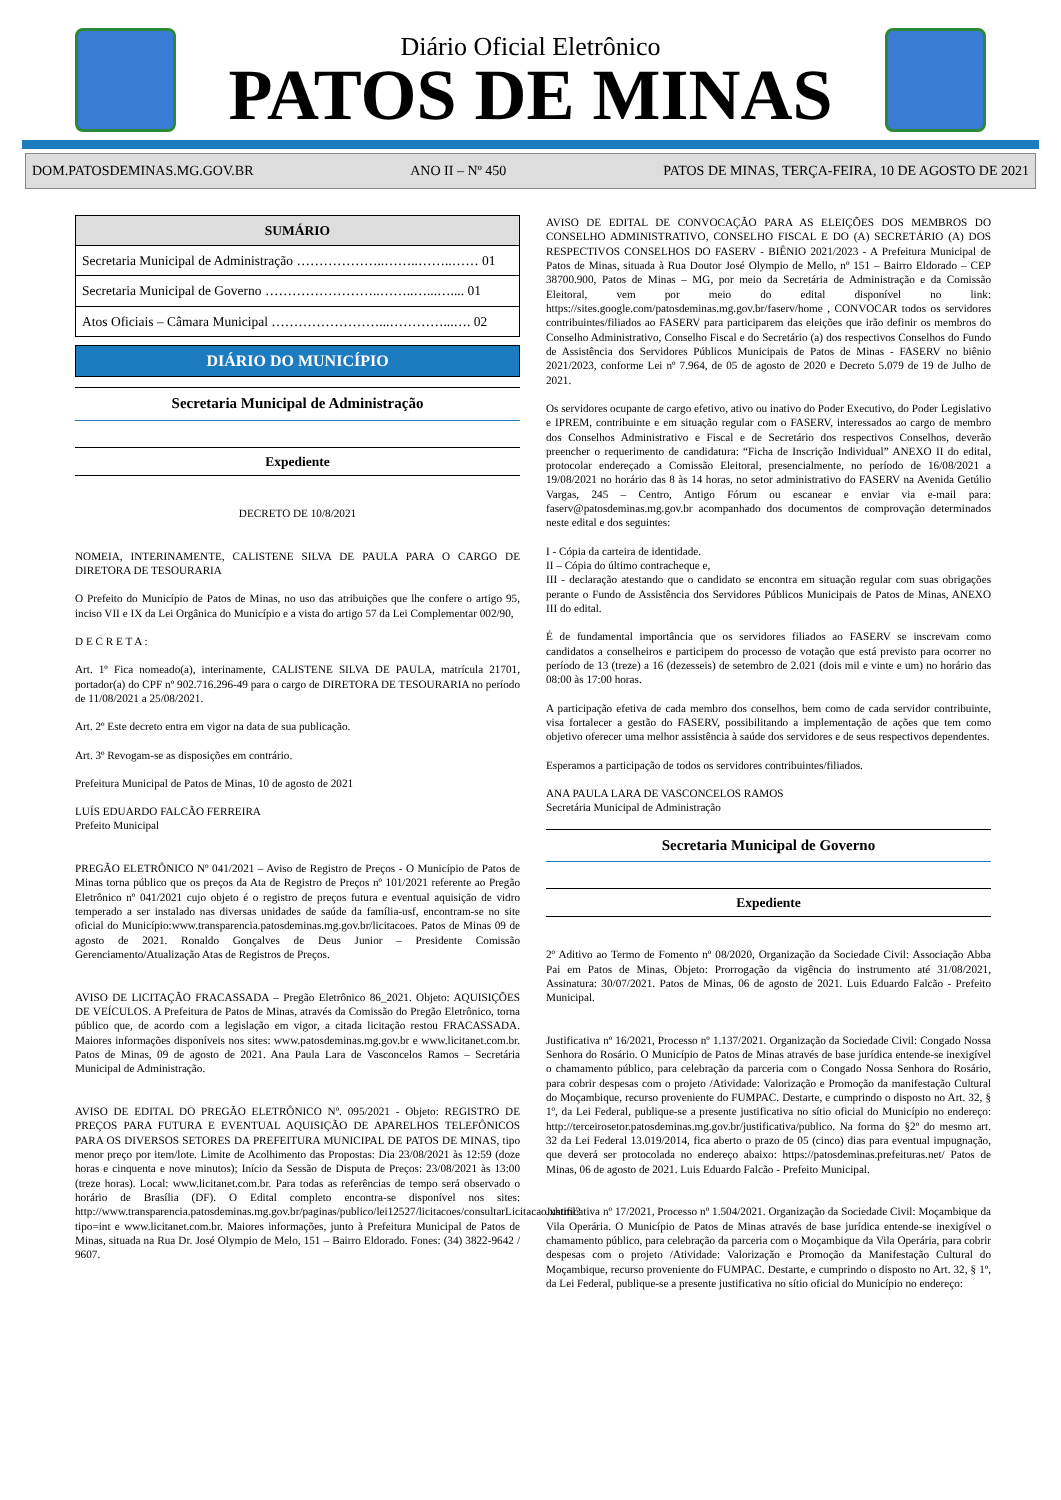Diário Oficial Eletrônico
PATOS DE MINAS
DOM.PATOSDEMINAS.MG.GOV.BR ANO II – Nº 450 PATOS DE MINAS, TERÇA-FEIRA, 10 DE AGOSTO DE 2021
SUMÁRIO
Secretaria Municipal de Administração ………………..……..……..…… 01
Secretaria Municipal de Governo ……………………..……..…...….... 01
Atos Oficiais – Câmara Municipal ……………………...…………...…. 02
DIÁRIO DO MUNICÍPIO
Secretaria Municipal de Administração
Expediente
DECRETO DE 10/8/2021
NOMEIA, INTERINAMENTE, CALISTENE SILVA DE PAULA PARA O CARGO DE DIRETORA DE TESOURARIA
O Prefeito do Município de Patos de Minas, no uso das atribuições que lhe confere o artigo 95, inciso VII e IX da Lei Orgânica do Município e a vista do artigo 57 da Lei Complementar 002/90,
D E C R E T A :
Art. 1º Fica nomeado(a), interinamente, CALISTENE SILVA DE PAULA, matrícula 21701, portador(a) do CPF nº 902.716.296-49 para o cargo de DIRETORA DE TESOURARIA no período de 11/08/2021 a 25/08/2021.
Art. 2º Este decreto entra em vigor na data de sua publicação.
Art. 3º Revogam-se as disposições em contrário.
Prefeitura Municipal de Patos de Minas, 10 de agosto de 2021
LUÍS EDUARDO FALCÃO FERREIRA
Prefeito Municipal
PREGÃO ELETRÔNICO Nº 041/2021 – Aviso de Registro de Preços - O Município de Patos de Minas torna público que os preços da Ata de Registro de Preços nº 101/2021 referente ao Pregão Eletrônico nº 041/2021 cujo objeto é o registro de preços futura e eventual aquisição de vidro temperado a ser instalado nas diversas unidades de saúde da família-usf, encontram-se no site oficial do Município:www.transparencia.patosdeminas.mg.gov.br/licitacoes. Patos de Minas 09 de agosto de 2021. Ronaldo Gonçalves de Deus Junior – Presidente Comissão Gerenciamento/Atualização Atas de Registros de Preços.
AVISO DE LICITAÇÃO FRACASSADA – Pregão Eletrônico 86_2021. Objeto: AQUISIÇÕES DE VEÍCULOS. A Prefeitura de Patos de Minas, através da Comissão do Pregão Eletrônico, torna público que, de acordo com a legislação em vigor, a citada licitação restou FRACASSADA. Maiores informações disponíveis nos sites: www.patosdeminas.mg.gov.br e www.licitanet.com.br. Patos de Minas, 09 de agosto de 2021. Ana Paula Lara de Vasconcelos Ramos – Secretária Municipal de Administração.
AVISO DE EDITAL DO PREGÃO ELETRÔNICO Nº. 095/2021 - Objeto: REGISTRO DE PREÇOS PARA FUTURA E EVENTUAL AQUISIÇÃO DE APARELHOS TELEFÔNICOS PARA OS DIVERSOS SETORES DA PREFEITURA MUNICIPAL DE PATOS DE MINAS, tipo menor preço por item/lote. Limite de Acolhimento das Propostas: Dia 23/08/2021 às 12:59 (doze horas e cinquenta e nove minutos); Início da Sessão de Disputa de Preços: 23/08/2021 às 13:00 (treze horas). Local: www.licitanet.com.br. Para todas as referências de tempo será observado o horário de Brasília (DF). O Edital completo encontra-se disponível nos sites: http://www.transparencia.patosdeminas.mg.gov.br/paginas/publico/lei12527/licitacoes/consultarLicitacao.xhtml?tipo=int e www.licitanet.com.br. Maiores informações, junto à Prefeitura Municipal de Patos de Minas, situada na Rua Dr. José Olympio de Melo, 151 – Bairro Eldorado. Fones: (34) 3822-9642 / 9607.
AVISO DE EDITAL DE CONVOCAÇÃO PARA AS ELEIÇÕES DOS MEMBROS DO CONSELHO ADMINISTRATIVO, CONSELHO FISCAL E DO (A) SECRETÁRIO (A) DOS RESPECTIVOS CONSELHOS DO FASERV - BIÊNIO 2021/2023 - A Prefeitura Municipal de Patos de Minas, situada à Rua Doutor José Olympio de Mello, nº 151 – Bairro Eldorado – CEP 38700.900, Patos de Minas – MG, por meio da Secretária de Administração e da Comissão Eleitoral, vem por meio do edital disponível no link: https://sites.google.com/patosdeminas.mg.gov.br/faserv/home , CONVOCAR todos os servidores contribuintes/filiados ao FASERV para participarem das eleições que irão definir os membros do Conselho Administrativo, Conselho Fiscal e do Secretário (a) dos respectivos Conselhos do Fundo de Assistência dos Servidores Públicos Municipais de Patos de Minas - FASERV no biênio 2021/2023, conforme Lei nº 7.964, de 05 de agosto de 2020 e Decreto 5.079 de 19 de Julho de 2021.
Os servidores ocupante de cargo efetivo, ativo ou inativo do Poder Executivo, do Poder Legislativo e IPREM, contribuinte e em situação regular com o FASERV, interessados ao cargo de membro dos Conselhos Administrativo e Fiscal e de Secretário dos respectivos Conselhos, deverão preencher o requerimento de candidatura: “Ficha de Inscrição Individual” ANEXO II do edital, protocolar endereçado a Comissão Eleitoral, presencialmente, no período de 16/08/2021 a 19/08/2021 no horário das 8 às 14 horas, no setor administrativo do FASERV na Avenida Getúlio Vargas, 245 – Centro, Antigo Fórum ou escanear e enviar via e-mail para: faserv@patosdeminas.mg.gov.br acompanhado dos documentos de comprovação determinados neste edital e dos seguintes:
I - Cópia da carteira de identidade.
II – Cópia do último contracheque e,
III - declaração atestando que o candidato se encontra em situação regular com suas obrigações perante o Fundo de Assistência dos Servidores Públicos Municipais de Patos de Minas, ANEXO III do edital.
É de fundamental importância que os servidores filiados ao FASERV se inscrevam como candidatos a conselheiros e participem do processo de votação que está previsto para ocorrer no período de 13 (treze) a 16 (dezesseis) de setembro de 2.021 (dois mil e vinte e um) no horário das 08:00 às 17:00 horas.
A participação efetiva de cada membro dos conselhos, bem como de cada servidor contribuinte, visa fortalecer a gestão do FASERV, possibilitando a implementação de ações que tem como objetivo oferecer uma melhor assistência à saúde dos servidores e de seus respectivos dependentes.
Esperamos a participação de todos os servidores contribuintes/filiados.
ANA PAULA LARA DE VASCONCELOS RAMOS
Secretária Municipal de Administração
Secretaria Municipal de Governo
Expediente
2º Aditivo ao Termo de Fomento nº 08/2020, Organização da Sociedade Civil: Associação Abba Pai em Patos de Minas, Objeto: Prorrogação da vigência do instrumento até 31/08/2021, Assinatura: 30/07/2021. Patos de Minas, 06 de agosto de 2021. Luis Eduardo Falcão - Prefeito Municipal.
Justificativa nº 16/2021, Processo nº 1.137/2021. Organização da Sociedade Civil: Congado Nossa Senhora do Rosário. O Município de Patos de Minas através de base jurídica entende-se inexigível o chamamento público, para celebração da parceria com o Congado Nossa Senhora do Rosário, para cobrir despesas com o projeto /Atividade: Valorização e Promoção da manifestação Cultural do Moçambique, recurso proveniente do FUMPAC. Destarte, e cumprindo o disposto no Art. 32, § 1º, da Lei Federal, publique-se a presente justificativa no sítio oficial do Município no endereço: http://terceirosetor.patosdeminas.mg.gov.br/justificativa/publico. Na forma do §2º do mesmo art. 32 da Lei Federal 13.019/2014, fica aberto o prazo de 05 (cinco) dias para eventual impugnação, que deverá ser protocolada no endereço abaixo: https://patosdeminas.prefeituras.net/ Patos de Minas, 06 de agosto de 2021. Luis Eduardo Falcão - Prefeito Municipal.
Justificativa nº 17/2021, Processo nº 1.504/2021. Organização da Sociedade Civil: Moçambique da Vila Operária. O Município de Patos de Minas através de base jurídica entende-se inexigível o chamamento público, para celebração da parceria com o Moçambique da Vila Operária, para cobrir despesas com o projeto /Atividade: Valorização e Promoção da Manifestação Cultural do Moçambique, recurso proveniente do FUMPAC. Destarte, e cumprindo o disposto no Art. 32, § 1º, da Lei Federal, publique-se a presente justificativa no sítio oficial do Município no endereço: